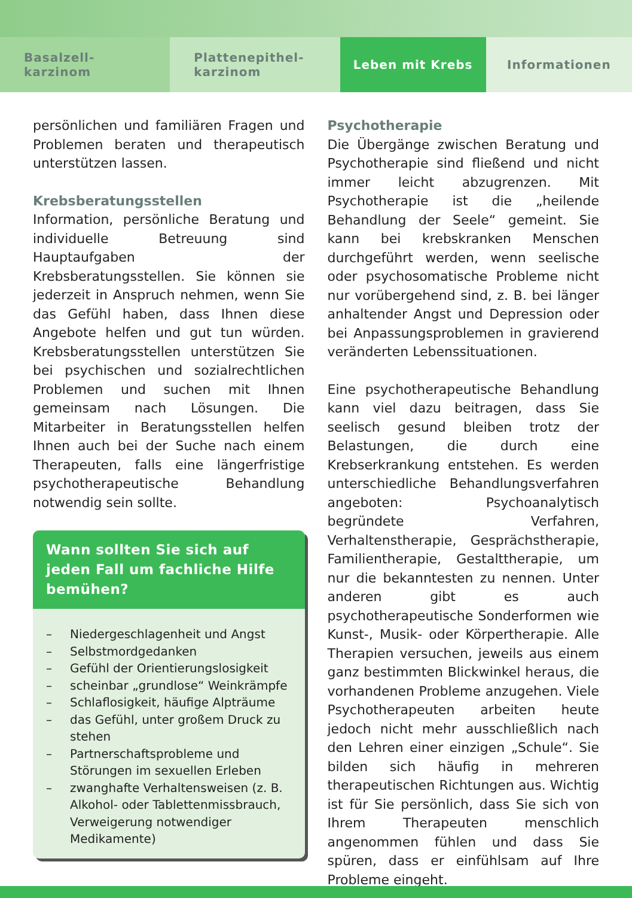Basalzell-
karzinom
Plattenepithel-
karzinom
Leben mit Krebs Informationen
persönlichen und familiären Fragen und Problemen beraten und therapeutisch unterstützen lassen.
Krebsberatungsstellen
Information, persönliche Beratung und individuelle Betreuung sind Hauptaufgaben der Krebsberatungsstellen. Sie können sie jederzeit in Anspruch nehmen, wenn Sie das Gefühl haben, dass Ihnen diese Angebote helfen und gut tun würden. Krebsberatungsstellen unterstützen Sie bei psychischen und sozialrechtlichen Problemen und suchen mit Ihnen gemeinsam nach Lösungen. Die Mitarbeiter in Beratungsstellen helfen Ihnen auch bei der Suche nach einem Therapeuten, falls eine längerfristige psychotherapeutische Behandlung notwendig sein sollte.
Wann sollten Sie sich auf jeden Fall um fachliche Hilfe bemühen?
– Niedergeschlagenheit und Angst
– Selbstmordgedanken
– Gefühl der Orientierungslosigkeit
– scheinbar „grundlose“ Weinkrämpfe
– Schlaflosigkeit, häufige Alpträume
– das Gefühl, unter großem Druck zu stehen
– Partnerschaftsprobleme und Störungen im sexuellen Erleben
– zwanghafte Verhaltensweisen (z. B. Alkohol- oder Tablettenmissbrauch, Verweigerung notwendiger Medikamente)
Psychotherapie
Die Übergänge zwischen Beratung und Psychotherapie sind fließend und nicht immer leicht abzugrenzen. Mit Psychotherapie ist die „heilende Behandlung der Seele“ gemeint. Sie kann bei krebskranken Menschen durchgeführt werden, wenn seelische oder psychosomatische Probleme nicht nur vorübergehend sind, z. B. bei länger anhaltender Angst und Depression oder bei Anpassungsproblemen in gravierend veränderten Lebenssituationen.
Eine psychotherapeutische Behandlung kann viel dazu beitragen, dass Sie seelisch gesund bleiben trotz der Belastungen, die durch eine Krebserkrankung entstehen. Es werden unterschiedliche Behandlungsverfahren angeboten: Psychoanalytisch begründete Verfahren, Verhaltenstherapie, Gesprächstherapie, Familientherapie, Gestalttherapie, um nur die bekanntesten zu nennen. Unter anderen gibt es auch psychotherapeutische Sonderformen wie Kunst-, Musik- oder Körpertherapie. Alle Therapien versuchen, jeweils aus einem ganz bestimmten Blickwinkel heraus, die vorhandenen Probleme anzugehen. Viele Psychotherapeuten arbeiten heute jedoch nicht mehr ausschließlich nach den Lehren einer einzigen „Schule“. Sie bilden sich häufig in mehreren therapeutischen Richtungen aus. Wichtig ist für Sie persönlich, dass Sie sich von Ihrem Therapeuten menschlich angenommen fühlen und dass Sie spüren, dass er einfühlsam auf Ihre Probleme eingeht.